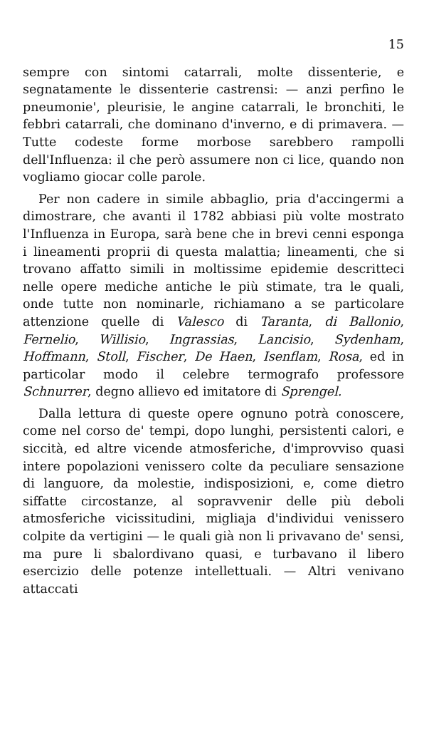15
sempre con sintomi catarrali, molte dissenterie, e segnatamente le dissenterie castrensi: — anzi perfino le pneumonie', pleurisie, le angine catarrali, le bronchiti, le febbri catarrali, che dominano d'inverno, e di primavera. — Tutte codeste forme morbose sarebbero rampolli dell'Influenza: il che però assumere non ci lice, quando non vogliamo giocar colle parole.
Per non cadere in simile abbaglio, pria d'accingermi a dimostrare, che avanti il 1782 abbiasi più volte mostrato l'Influenza in Europa, sarà bene che in brevi cenni esponga i lineamenti proprii di questa malattia; lineamenti, che si trovano affatto simili in moltissime epidemie descritteci nelle opere mediche antiche le più stimate, tra le quali, onde tutte non nominarle, richiamano a se particolare attenzione quelle di Valesco di Taranta, di Ballonio, Fernelio, Willisio, Ingrassias, Lancisio, Sydenham, Hoffmann, Stoll, Fischer, De Haen, Isenflam, Rosa, ed in particolar modo il celebre termografo professore Schnurrer, degno allievo ed imitatore di Sprengel.
Dalla lettura di queste opere ognuno potrà conoscere, come nel corso de' tempi, dopo lunghi, persistenti calori, e siccità, ed altre vicende atmosferiche, d'improvviso quasi intere popolazioni venissero colte da peculiare sensazione di languore, da molestie, indisposizioni, e, come dietro siffatte circostanze, al sopravvenir delle più deboli atmosferiche vicissitudini, migliaja d'individui venissero colpite da vertigini — le quali già non li privavano de' sensi, ma pure li sbalordivano quasi, e turbavano il libero esercizio delle potenze intellettuali. — Altri venivano attaccati